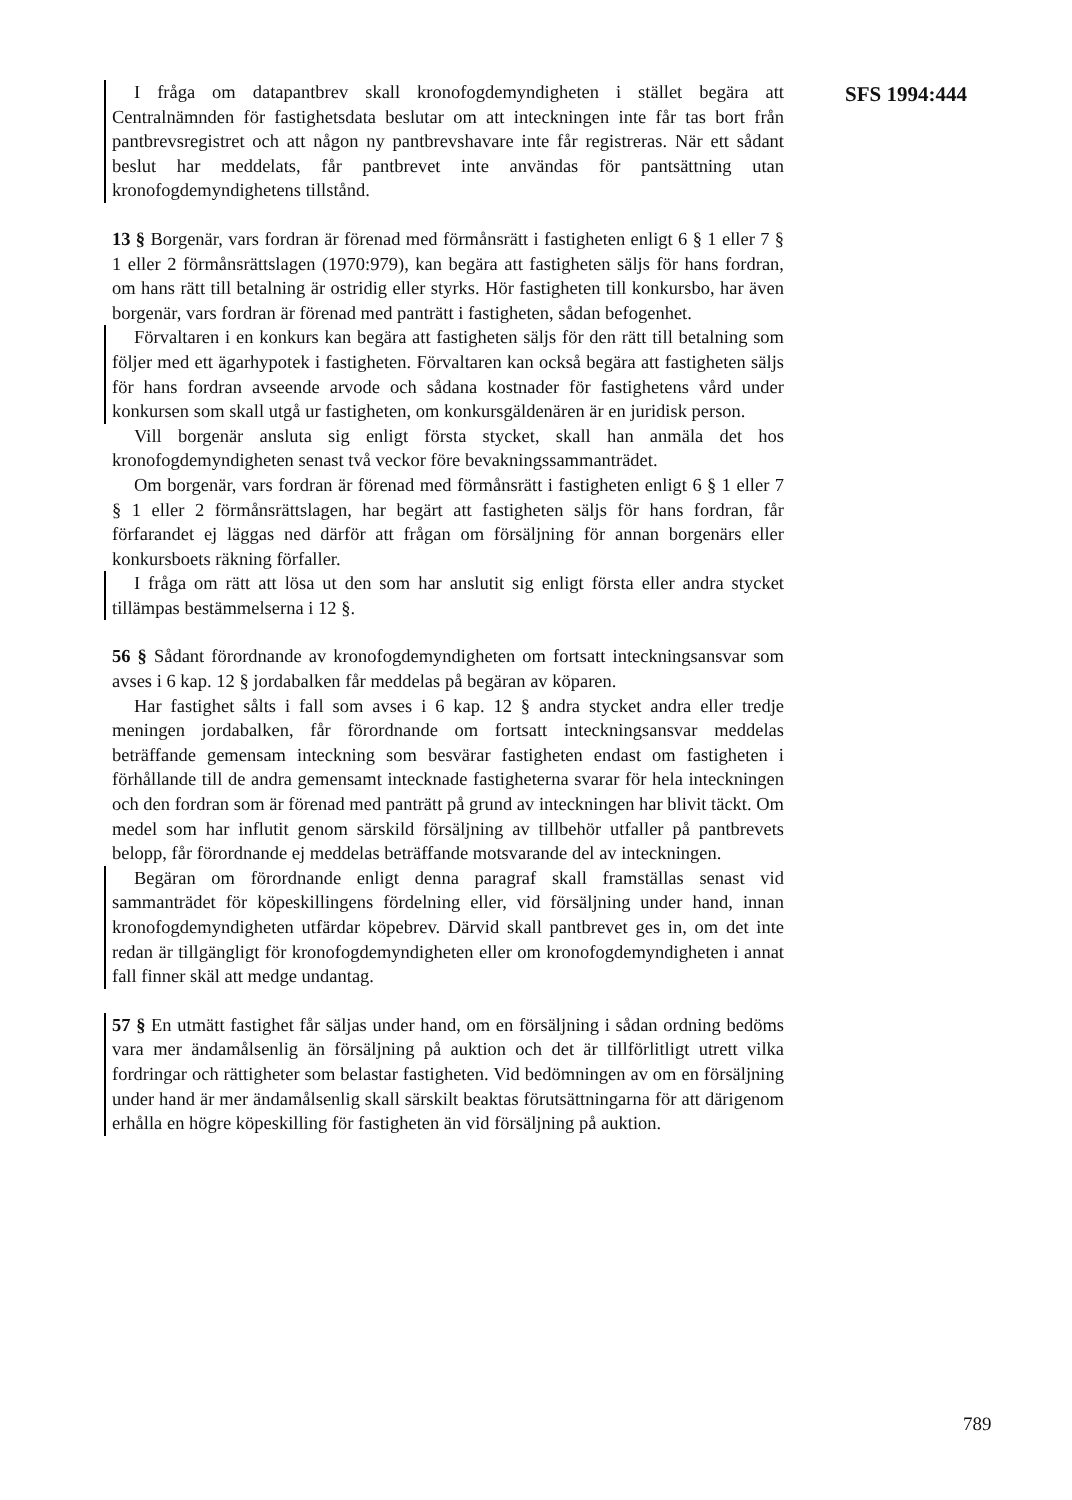I fråga om datapantbrev skall kronofogdemyndigheten i stället begära att Centralnämnden för fastighetsdata beslutar om att inteckningen inte får tas bort från pantbrevsregistret och att någon ny pantbrevshavare inte får registreras. När ett sådant beslut har meddelats, får pantbrevet inte användas för pantsättning utan kronofogdemyndighetens tillstånd.
13 § Borgenär, vars fordran är förenad med förmånsrätt i fastigheten enligt 6 § 1 eller 7 § 1 eller 2 förmånsrättslagen (1970:979), kan begära att fastigheten säljs för hans fordran, om hans rätt till betalning är ostridig eller styrks. Hör fastigheten till konkursbo, har även borgenär, vars fordran är förenad med panträtt i fastigheten, sådan befogenhet.
Förvaltaren i en konkurs kan begära att fastigheten säljs för den rätt till betalning som följer med ett ägarhypotek i fastigheten. Förvaltaren kan också begära att fastigheten säljs för hans fordran avseende arvode och sådana kostnader för fastighetens vård under konkursen som skall utgå ur fastigheten, om konkursgäldenären är en juridisk person.
Vill borgenär ansluta sig enligt första stycket, skall han anmäla det hos kronofogdemyndigheten senast två veckor före bevakningssammanträdet.
Om borgenär, vars fordran är förenad med förmånsrätt i fastigheten enligt 6 § 1 eller 7 § 1 eller 2 förmånsrättslagen, har begärt att fastigheten säljs för hans fordran, får förfarandet ej läggas ned därför att frågan om försäljning för annan borgenärs eller konkursboets räkning förfaller.
I fråga om rätt att lösa ut den som har anslutit sig enligt första eller andra stycket tillämpas bestämmelserna i 12 §.
56 § Sådant förordnande av kronofogdemyndigheten om fortsatt inteckningsansvar som avses i 6 kap. 12 § jordabalken får meddelas på begäran av köparen.
Har fastighet sålts i fall som avses i 6 kap. 12 § andra stycket andra eller tredje meningen jordabalken, får förordnande om fortsatt inteckningsansvar meddelas beträffande gemensam inteckning som besvärar fastigheten endast om fastigheten i förhållande till de andra gemensamt intecknade fastigheterna svarar för hela inteckningen och den fordran som är förenad med panträtt på grund av inteckningen har blivit täckt. Om medel som har influtit genom särskild försäljning av tillbehör utfaller på pantbrevets belopp, får förordnande ej meddelas beträffande motsvarande del av inteckningen.
Begäran om förordnande enligt denna paragraf skall framställas senast vid sammanträdet för köpeskillingens fördelning eller, vid försäljning under hand, innan kronofogdemyndigheten utfärdar köpebrev. Därvid skall pantbrevet ges in, om det inte redan är tillgängligt för kronofogdemyndigheten eller om kronofogdemyndigheten i annat fall finner skäl att medge undantag.
57 § En utmätt fastighet får säljas under hand, om en försäljning i sådan ordning bedöms vara mer ändamålsenlig än försäljning på auktion och det är tillförlitligt utrett vilka fordringar och rättigheter som belastar fastigheten. Vid bedömningen av om en försäljning under hand är mer ändamålsenlig skall särskilt beaktas förutsättningarna för att därigenom erhålla en högre köpeskilling för fastigheten än vid försäljning på auktion.
SFS 1994:444
789